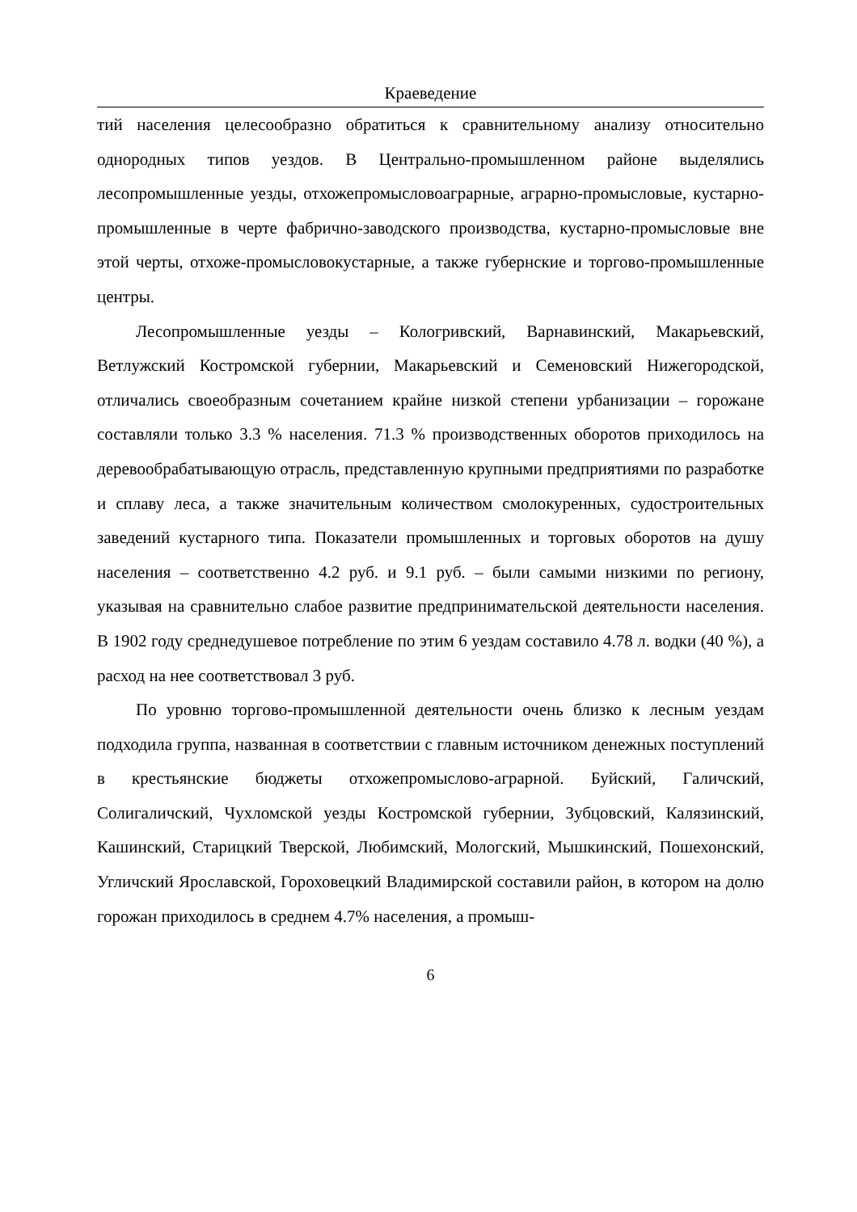Краеведение
тий населения целесообразно обратиться к сравнительному анализу относительно однородных типов уездов. В Центрально-промышленном районе выделялись лесопромышленные уезды, отхожепромысловоаграрные, аграрно-промысловые, кустарно-промышленные в черте фабрично-заводского производства, кустарно-промысловые вне этой черты, отхоже-промысловокустарные, а также губернские и торгово-промышленные центры.
Лесопромышленные уезды – Кологривский, Варнавинский, Макарьевский, Ветлужский Костромской губернии, Макарьевский и Семеновский Нижегородской, отличались своеобразным сочетанием крайне низкой степени урбанизации – горожане составляли только 3.3 % населения. 71.3 % производственных оборотов приходилось на деревообрабатывающую отрасль, представленную крупными предприятиями по разработке и сплаву леса, а также значительным количеством смолокуренных, судостроительных заведений кустарного типа. Показатели промышленных и торговых оборотов на душу населения – соответственно 4.2 руб. и 9.1 руб. – были самыми низкими по региону, указывая на сравнительно слабое развитие предпринимательской деятельности населения. В 1902 году среднедушевое потребление по этим 6 уездам составило 4.78 л. водки (40 %), а расход на нее соответствовал 3 руб.
По уровню торгово-промышленной деятельности очень близко к лесным уездам подходила группа, названная в соответствии с главным источником денежных поступлений в крестьянские бюджеты отхожепромыслово-аграрной. Буйский, Галичский, Солигаличский, Чухломской уезды Костромской губернии, Зубцовский, Калязинский, Кашинский, Старицкий Тверской, Любимский, Мологский, Мышкинский, Пошехонский, Угличский Ярославской, Гороховецкий Владимирской составили район, в котором на долю горожан приходилось в среднем 4.7% населения, а промыш-
6